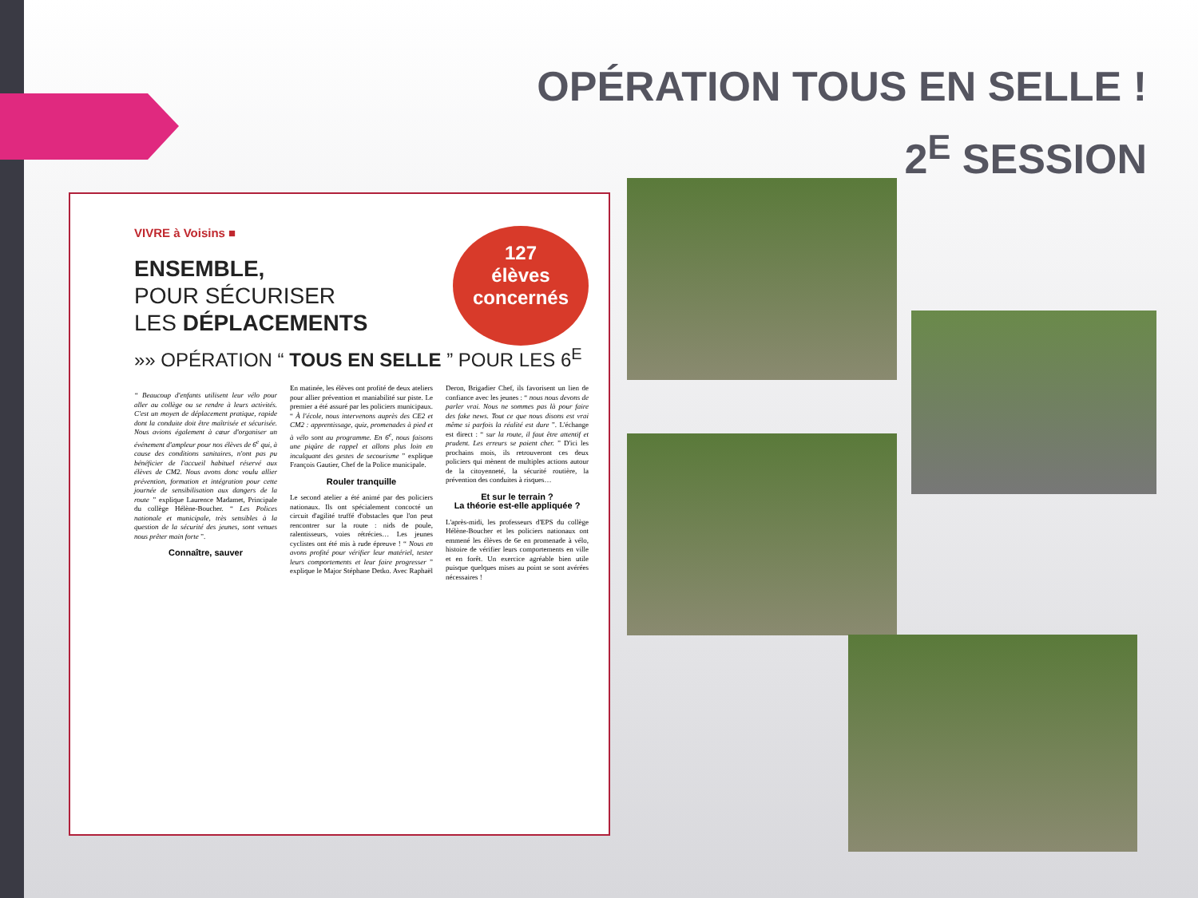OPÉRATION TOUS EN SELLE !
2<sup>E</sup> SESSION
VIVRE à Voisins ■
127
élèves
concernés
ENSEMBLE,
POUR SÉCURISER
LES DÉPLACEMENTS
»» OPÉRATION “ TOUS EN SELLE ” POUR LES 6<sup>E</sup>
“ Beaucoup d'enfants utilisent leur vélo pour aller au collège ou se rendre à leurs activités. C'est un moyen de déplacement pratique, rapide dont la conduite doit être maîtrisée et sécurisée. Nous avions également à cœur d'organiser un événement d'ampleur pour nos élèves de 6<sup>e</sup> qui, à cause des conditions sanitaires, n'ont pas pu bénéficier de l'accueil habituel réservé aux élèves de CM2. Nous avons donc voulu allier prévention, formation et intégration pour cette journée de sensibilisation aux dangers de la route ” explique Laurence Madamet, Principale du collège Hélène-Boucher. “ Les Polices nationale et municipale, très sensibles à la question de la sécurité des jeunes, sont venues nous prêter main forte ”.
Connaître, sauver
En matinée, les élèves ont profité de deux ateliers pour allier prévention et maniabilité sur piste. Le premier a été assuré par les policiers municipaux. “ À l'école, nous intervenons auprès des CE2 et CM2 : apprentissage, quiz, promenades à pied et à vélo sont au programme. En 6<sup>e</sup>, nous faisons une piqûre de rappel et allons plus loin en inculquant des gestes de secourisme ” explique François Gautier, Chef de la Police municipale.
Rouler tranquille
Le second atelier a été animé par des policiers nationaux. Ils ont spécialement concocté un circuit d'agilité truffé d'obstacles que l'on peut rencontrer sur la route : nids de poule, ralentisseurs, voies rétrécies… Les jeunes cyclistes ont été mis à rude épreuve ! “ Nous en avons profité pour vérifier leur matériel, tester leurs comportements et leur faire progresser ” explique le Major Stéphane Detko. Avec Raphaël Deron, Brigadier Chef, ils favorisent un lien de confiance avec les jeunes : “ nous nous devons de parler vrai. Nous ne sommes pas là pour faire des fake news. Tout ce que nous disons est vrai même si parfois la réalité est dure ”. L'échange est direct : “ sur la route, il faut être attentif et prudent. Les erreurs se paient cher. ” D'ici les prochains mois, ils retrouveront ces deux policiers qui mènent de multiples actions autour de la citoyenneté, la sécurité routière, la prévention des conduites à risques…
Et sur le terrain ?
La théorie est-elle appliquée ?
L'après-midi, les professeurs d'EPS du collège Hélène-Boucher et les policiers nationaux ont emmené les élèves de 6e en promenade à vélo, histoire de vérifier leurs comportements en ville et en forêt. Un exercice agréable bien utile puisque quelques mises au point se sont avérées nécessaires !